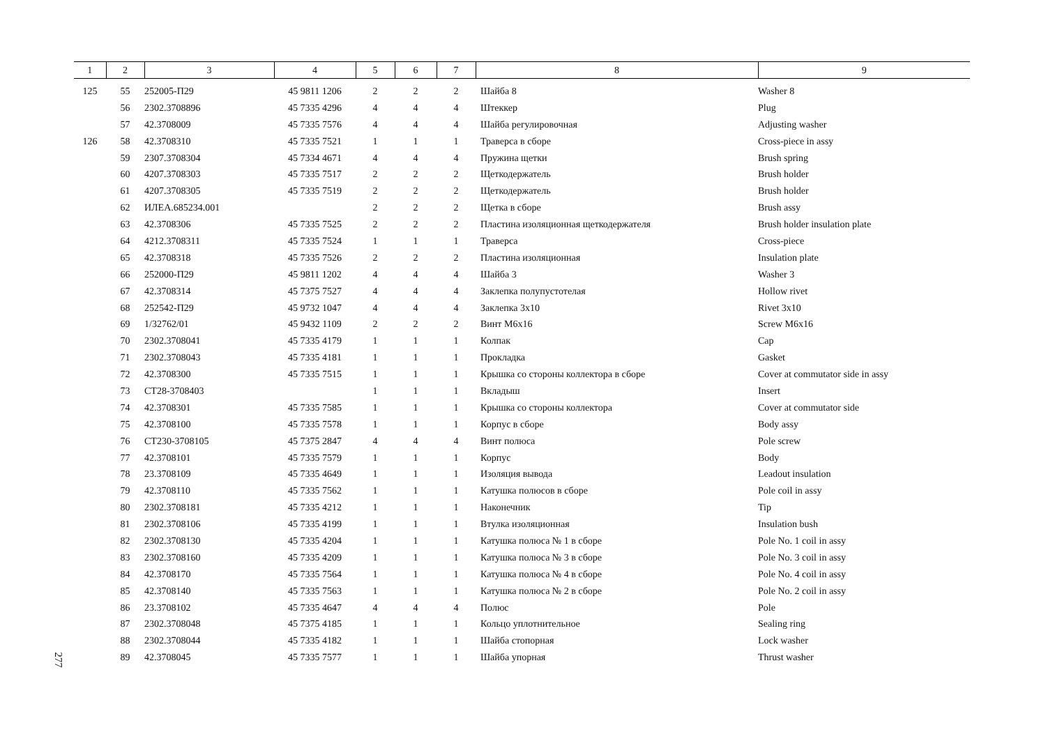| 1 | 2 | 3 | 4 | 5 | 6 | 7 | 8 | 9 |
| --- | --- | --- | --- | --- | --- | --- | --- | --- |
| 125 | 55 | 252005-П29 | 45 9811 1206 | 2 | 2 | 2 | Шайба 8 | Washer 8 |
| | 56 | 2302.3708896 | 45 7335 4296 | 4 | 4 | 4 | Штеккер | Plug |
| | 57 | 42.3708009 | 45 7335 7576 | 4 | 4 | 4 | Шайба регулировочная | Adjusting washer |
| 126 | 58 | 42.3708310 | 45 7335 7521 | 1 | 1 | 1 | Траверса в сборе | Cross-piece in assy |
| | 59 | 2307.3708304 | 45 7334 4671 | 4 | 4 | 4 | Пружина щетки | Brush spring |
| | 60 | 4207.3708303 | 45 7335 7517 | 2 | 2 | 2 | Щеткодержатель | Brush holder |
| | 61 | 4207.3708305 | 45 7335 7519 | 2 | 2 | 2 | Щеткодержатель | Brush holder |
| | 62 | ИЛЕА.685234.001 | | 2 | 2 | 2 | Щетка в сборе | Brush assy |
| | 63 | 42.3708306 | 45 7335 7525 | 2 | 2 | 2 | Пластина изоляционная щеткодержателя | Brush holder insulation plate |
| | 64 | 4212.3708311 | 45 7335 7524 | 1 | 1 | 1 | Траверса | Cross-piece |
| | 65 | 42.3708318 | 45 7335 7526 | 2 | 2 | 2 | Пластина изоляционная | Insulation plate |
| | 66 | 252000-П29 | 45 9811 1202 | 4 | 4 | 4 | Шайба 3 | Washer 3 |
| | 67 | 42.3708314 | 45 7375 7527 | 4 | 4 | 4 | Заклепка полупустотелая | Hollow rivet |
| | 68 | 252542-П29 | 45 9732 1047 | 4 | 4 | 4 | Заклепка 3x10 | Rivet 3x10 |
| | 69 | 1/32762/01 | 45 9432 1109 | 2 | 2 | 2 | Винт М6x16 | Screw M6x16 |
| | 70 | 2302.3708041 | 45 7335 4179 | 1 | 1 | 1 | Колпак | Cap |
| | 71 | 2302.3708043 | 45 7335 4181 | 1 | 1 | 1 | Прокладка | Gasket |
| | 72 | 42.3708300 | 45 7335 7515 | 1 | 1 | 1 | Крышка со стороны коллектора в сборе | Cover at commutator side in assy |
| | 73 | СТ28-3708403 | | 1 | 1 | 1 | Вкладыш | Insert |
| | 74 | 42.3708301 | 45 7335 7585 | 1 | 1 | 1 | Крышка со стороны коллектора | Cover at commutator side |
| | 75 | 42.3708100 | 45 7335 7578 | 1 | 1 | 1 | Корпус в сборе | Body assy |
| | 76 | СТ230-3708105 | 45 7375 2847 | 4 | 4 | 4 | Винт полюса | Pole screw |
| | 77 | 42.3708101 | 45 7335 7579 | 1 | 1 | 1 | Корпус | Body |
| | 78 | 23.3708109 | 45 7335 4649 | 1 | 1 | 1 | Изоляция вывода | Leadout insulation |
| | 79 | 42.3708110 | 45 7335 7562 | 1 | 1 | 1 | Катушка полюсов в сборе | Pole coil in assy |
| | 80 | 2302.3708181 | 45 7335 4212 | 1 | 1 | 1 | Наконечник | Tip |
| | 81 | 2302.3708106 | 45 7335 4199 | 1 | 1 | 1 | Втулка изоляционная | Insulation bush |
| | 82 | 2302.3708130 | 45 7335 4204 | 1 | 1 | 1 | Катушка полюса № 1 в сборе | Pole No. 1 coil in assy |
| | 83 | 2302.3708160 | 45 7335 4209 | 1 | 1 | 1 | Катушка полюса № 3 в сборе | Pole No. 3 coil in assy |
| | 84 | 42.3708170 | 45 7335 7564 | 1 | 1 | 1 | Катушка полюса № 4 в сборе | Pole No. 4 coil in assy |
| | 85 | 42.3708140 | 45 7335 7563 | 1 | 1 | 1 | Катушка полюса № 2 в сборе | Pole No. 2 coil in assy |
| | 86 | 23.3708102 | 45 7335 4647 | 4 | 4 | 4 | Полюс | Pole |
| | 87 | 2302.3708048 | 45 7375 4185 | 1 | 1 | 1 | Кольцо уплотнительное | Sealing ring |
| | 88 | 2302.3708044 | 45 7335 4182 | 1 | 1 | 1 | Шайба стопорная | Lock washer |
| | 89 | 42.3708045 | 45 7335 7577 | 1 | 1 | 1 | Шайба упорная | Thrust washer |
277